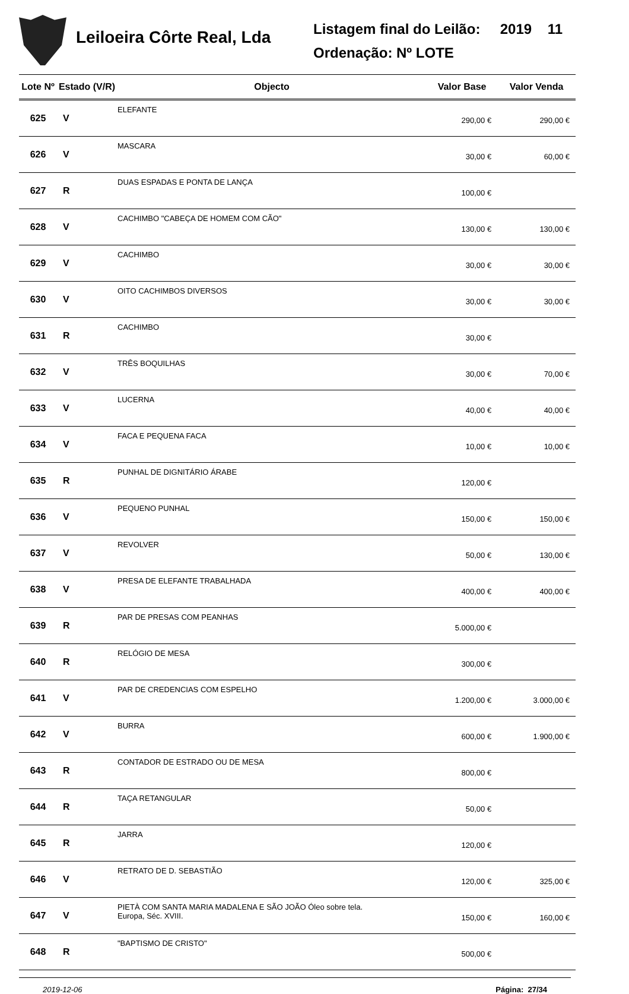Leiloeira Côrte Real, Lda
Listagem final do Leilão: 2019 11
Ordenação: Nº LOTE
| Lote Nº | Estado (V/R) | Objecto | Valor Base | Valor Venda |
| --- | --- | --- | --- | --- |
| 625 | V | ELEFANTE | 290,00 € | 290,00 € |
| 626 | V | MASCARA | 30,00 € | 60,00 € |
| 627 | R | DUAS ESPADAS E PONTA DE LANÇA | 100,00 € | |
| 628 | V | CACHIMBO "CABEÇA DE HOMEM COM CÃO" | 130,00 € | 130,00 € |
| 629 | V | CACHIMBO | 30,00 € | 30,00 € |
| 630 | V | OITO CACHIMBOS DIVERSOS | 30,00 € | 30,00 € |
| 631 | R | CACHIMBO | 30,00 € | |
| 632 | V | TRÊS BOQUILHAS | 30,00 € | 70,00 € |
| 633 | V | LUCERNA | 40,00 € | 40,00 € |
| 634 | V | FACA E PEQUENA FACA | 10,00 € | 10,00 € |
| 635 | R | PUNHAL DE DIGNITÁRIO ÁRABE | 120,00 € | |
| 636 | V | PEQUENO PUNHAL | 150,00 € | 150,00 € |
| 637 | V | REVOLVER | 50,00 € | 130,00 € |
| 638 | V | PRESA DE ELEFANTE TRABALHADA | 400,00 € | 400,00 € |
| 639 | R | PAR DE PRESAS COM PEANHAS | 5.000,00 € | |
| 640 | R | RELÓGIO DE MESA | 300,00 € | |
| 641 | V | PAR DE CREDENCIAS COM ESPELHO | 1.200,00 € | 3.000,00 € |
| 642 | V | BURRA | 600,00 € | 1.900,00 € |
| 643 | R | CONTADOR DE ESTRADO OU DE MESA | 800,00 € | |
| 644 | R | TAÇA RETANGULAR | 50,00 € | |
| 645 | R | JARRA | 120,00 € | |
| 646 | V | RETRATO DE D. SEBASTIÃO | 120,00 € | 325,00 € |
| 647 | V | PIETÀ COM SANTA MARIA MADALENA E SÃO JOÃO Óleo sobre tela. Europa, Séc. XVIII. | 150,00 € | 160,00 € |
| 648 | R | "BAPTISMO DE CRISTO" | 500,00 € | |
2019-12-06 Página: 27/34